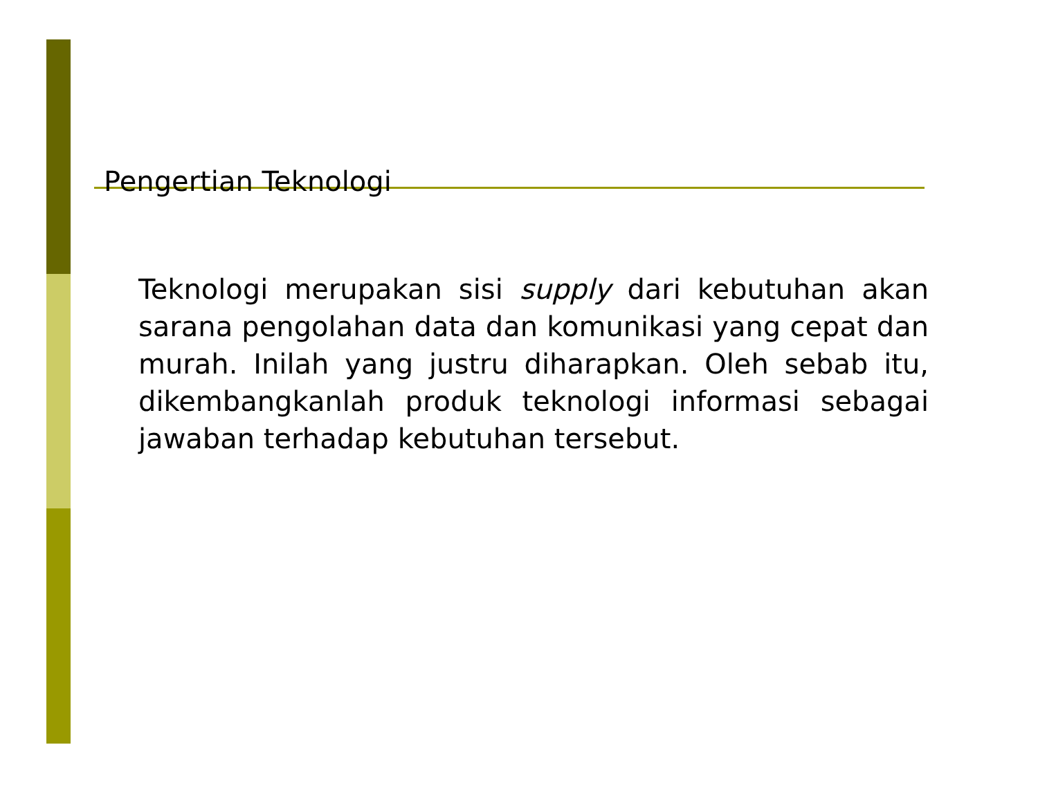Pengertian Teknologi
Teknologi merupakan sisi supply dari kebutuhan akan sarana pengolahan data dan komunikasi yang cepat dan murah. Inilah yang justru diharapkan. Oleh sebab itu, dikembangkanlah produk teknologi informasi sebagai jawaban terhadap kebutuhan tersebut.